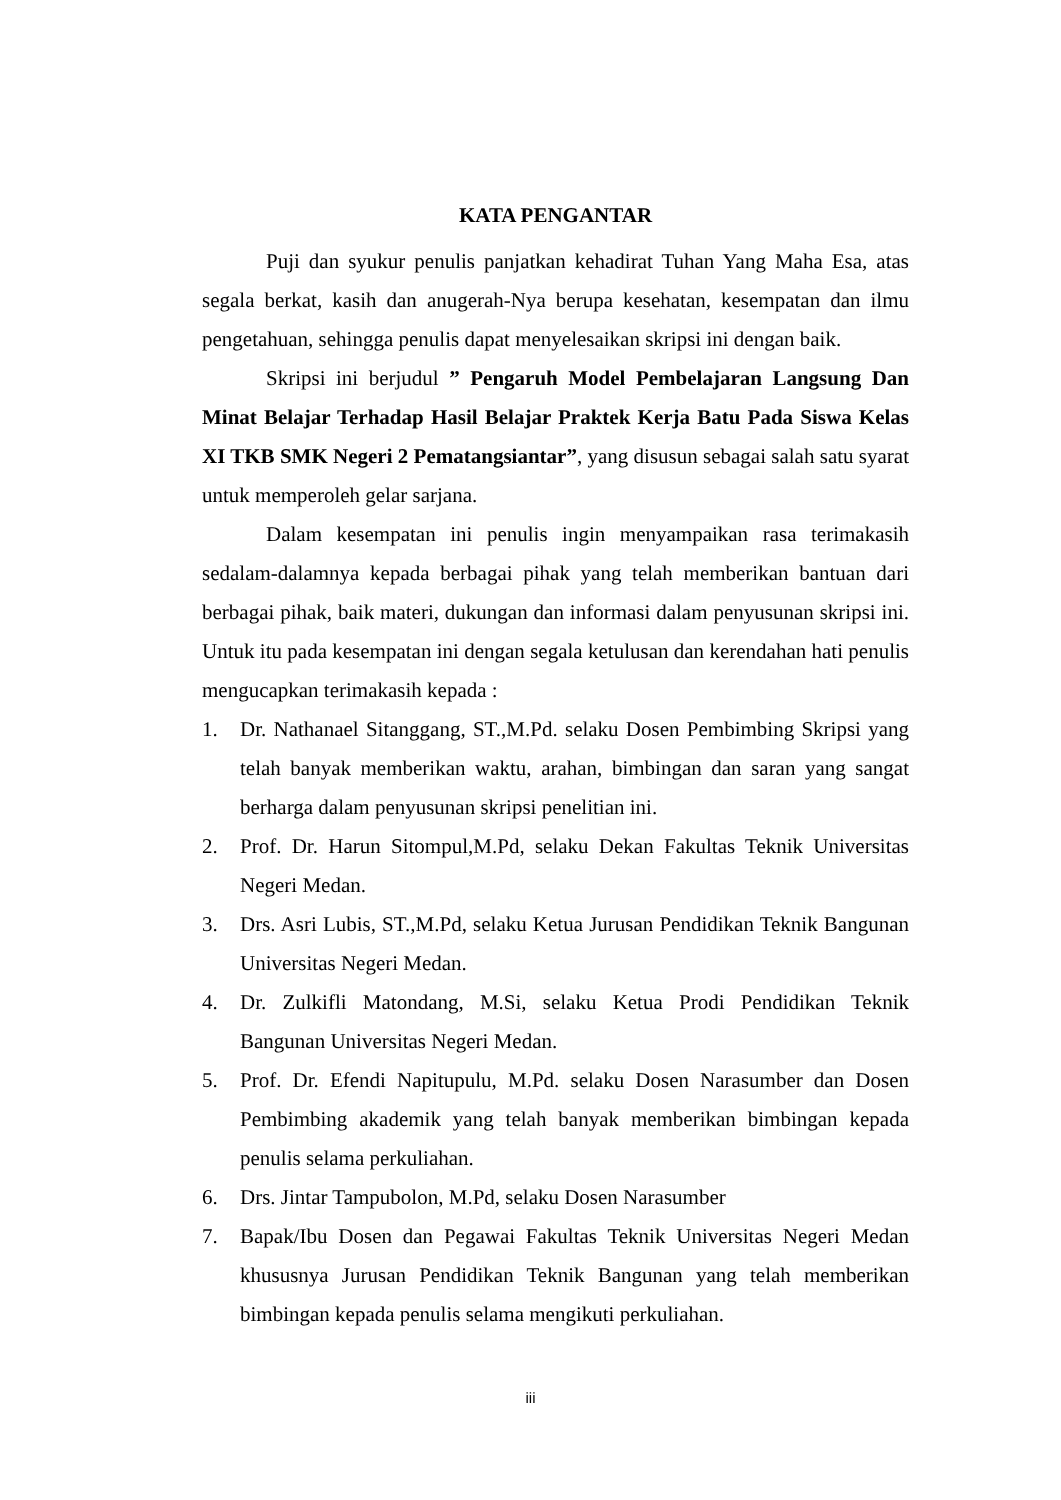KATA PENGANTAR
Puji dan syukur penulis panjatkan kehadirat Tuhan Yang Maha Esa, atas segala berkat, kasih dan anugerah-Nya berupa kesehatan, kesempatan dan ilmu pengetahuan, sehingga penulis dapat menyelesaikan skripsi ini dengan baik.
Skripsi ini berjudul ” Pengaruh Model Pembelajaran Langsung Dan Minat Belajar Terhadap Hasil Belajar Praktek Kerja Batu Pada Siswa Kelas XI TKB SMK Negeri 2 Pematangsiantar”, yang disusun sebagai salah satu syarat untuk memperoleh gelar sarjana.
Dalam kesempatan ini penulis ingin menyampaikan rasa terimakasih sedalam-dalamnya kepada berbagai pihak yang telah memberikan bantuan dari berbagai pihak, baik materi, dukungan dan informasi dalam penyusunan skripsi ini. Untuk itu pada kesempatan ini dengan segala ketulusan dan kerendahan hati penulis mengucapkan terimakasih kepada :
1. Dr. Nathanael Sitanggang, ST.,M.Pd. selaku Dosen Pembimbing Skripsi yang telah banyak memberikan waktu, arahan, bimbingan dan saran yang sangat berharga dalam penyusunan skripsi penelitian ini.
2. Prof. Dr. Harun Sitompul,M.Pd, selaku Dekan Fakultas Teknik Universitas Negeri Medan.
3. Drs. Asri Lubis, ST.,M.Pd, selaku Ketua Jurusan Pendidikan Teknik Bangunan Universitas Negeri Medan.
4. Dr. Zulkifli Matondang, M.Si, selaku Ketua Prodi Pendidikan Teknik Bangunan Universitas Negeri Medan.
5. Prof. Dr. Efendi Napitupulu, M.Pd. selaku Dosen Narasumber dan Dosen Pembimbing akademik yang telah banyak memberikan bimbingan kepada penulis selama perkuliahan.
6. Drs. Jintar Tampubolon, M.Pd, selaku Dosen Narasumber
7. Bapak/Ibu Dosen dan Pegawai Fakultas Teknik Universitas Negeri Medan khususnya Jurusan Pendidikan Teknik Bangunan yang telah memberikan bimbingan kepada penulis selama mengikuti perkuliahan.
iii